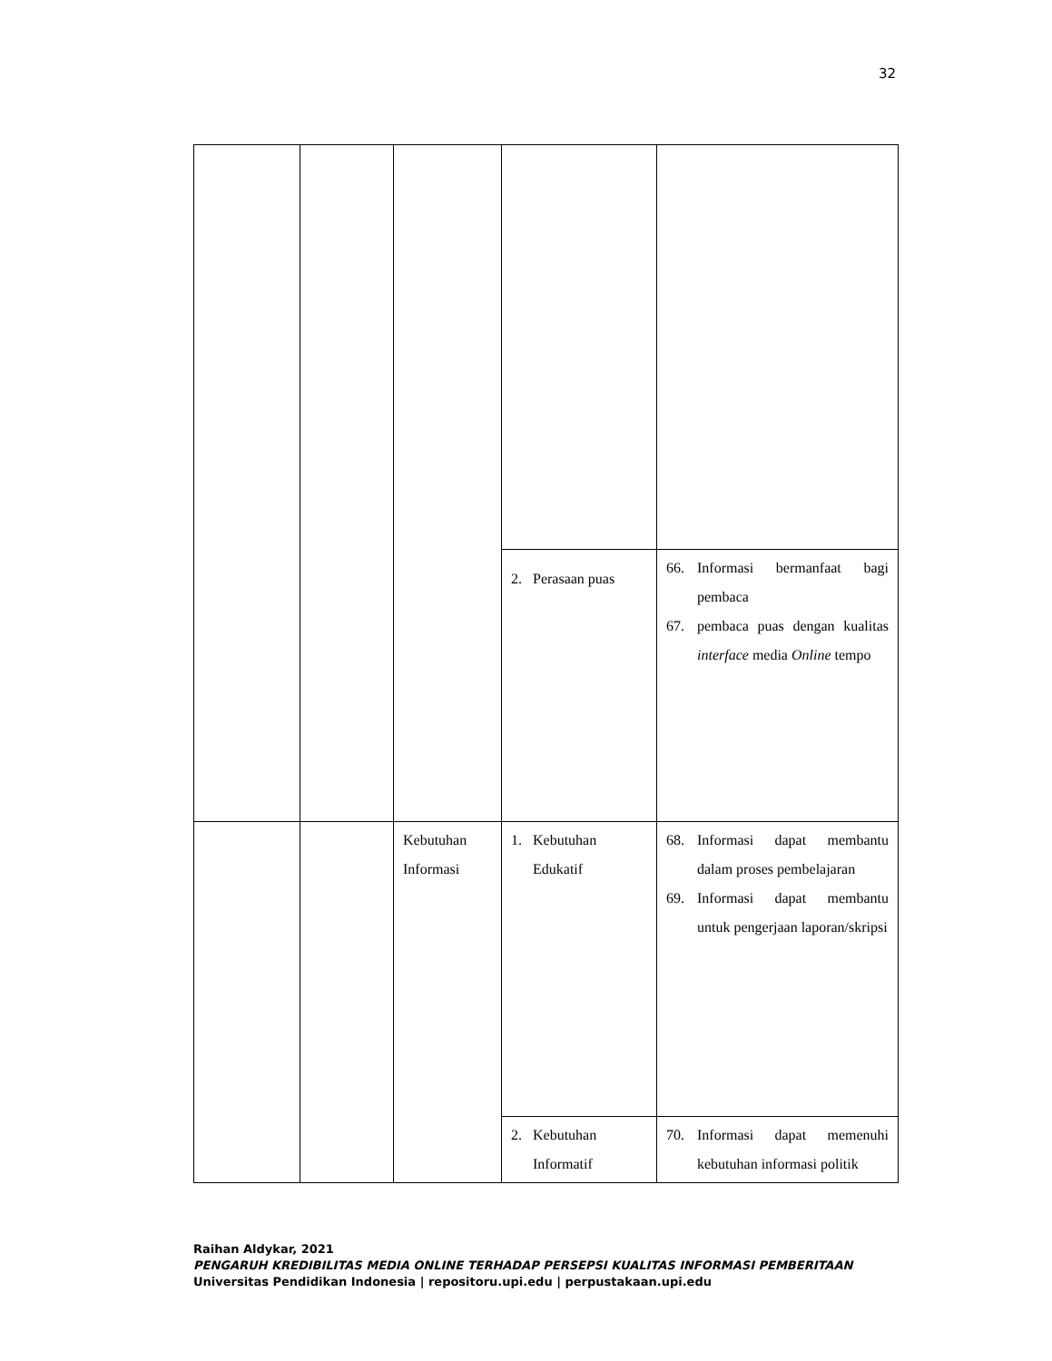32
| | | | 2. Perasaan puas | 66. Informasi bermanfaat bagi pembaca 67. pembaca puas dengan kualitas interface media Online tempo |
| | | Kebutuhan Informasi | 1. Kebutuhan Edukatif | 68. Informasi dapat membantu dalam proses pembelajaran 69. Informasi dapat membantu untuk pengerjaan laporan/skripsi |
| | | | 2. Kebutuhan Informatif | 70. Informasi dapat memenuhi kebutuhan informasi politik |
Raihan Aldykar, 2021
PENGARUH KREDIBILITAS MEDIA ONLINE TERHADAP PERSEPSI KUALITAS INFORMASI PEMBERITAAN
Universitas Pendidikan Indonesia | repositoru.upi.edu | perpustakaan.upi.edu